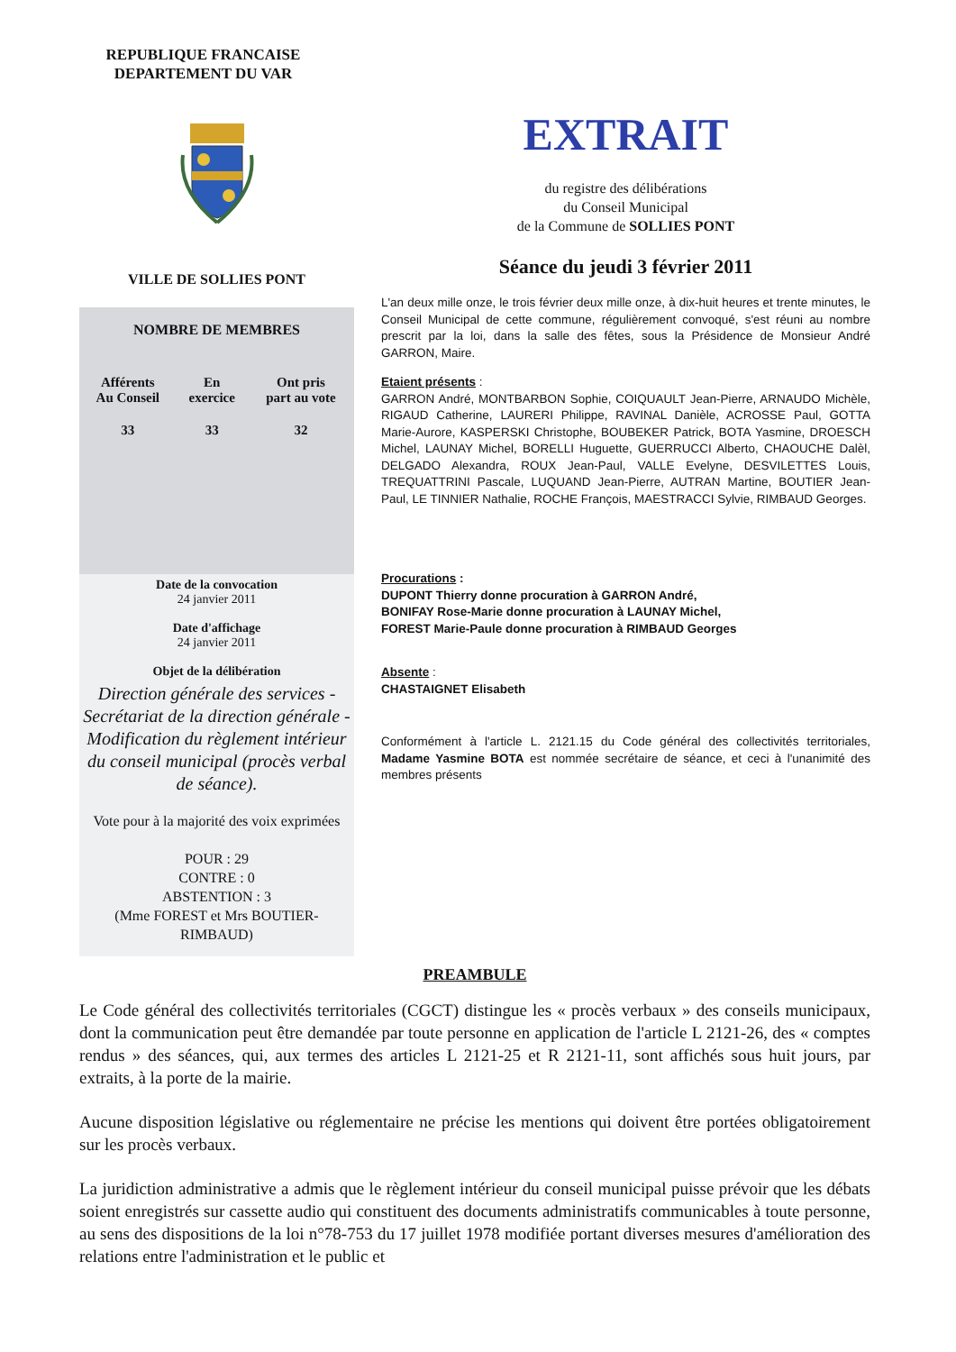REPUBLIQUE FRANCAISE
DEPARTEMENT DU VAR
VILLE DE SOLLIES PONT
NOMBRE DE MEMBRES
| Afférents Au Conseil | En exercice | Ont pris part au vote |
| --- | --- | --- |
| 33 | 33 | 32 |
Date de la convocation
24 janvier 2011
Date d'affichage
24 janvier 2011
Objet de la délibération
Direction générale des services - Secrétariat de la direction générale - Modification du règlement intérieur du conseil municipal (procès verbal de séance).
Vote pour à la majorité des voix exprimées
POUR : 29
CONTRE : 0
ABSTENTION : 3
(Mme FOREST et Mrs BOUTIER-RIMBAUD)
EXTRAIT
du registre des délibérations
du Conseil Municipal
de la Commune de SOLLIES PONT
Séance du jeudi 3 février 2011
L'an deux mille onze, le trois février deux mille onze, à dix-huit heures et trente minutes, le Conseil Municipal de cette commune, régulièrement convoqué, s'est réuni au nombre prescrit par la loi, dans la salle des fêtes, sous la Présidence de Monsieur André GARRON, Maire.
Etaient présents :
GARRON André, MONTBARBON Sophie, COIQUAULT Jean-Pierre, ARNAUDO Michèle, RIGAUD Catherine, LAURERI Philippe, RAVINAL Danièle, ACROSSE Paul, GOTTA Marie-Aurore, KASPERSKI Christophe, BOUBEKER Patrick, BOTA Yasmine, DROESCH Michel, LAUNAY Michel, BORELLI Huguette, GUERRUCCI Alberto, CHAOUCHE Dalèl, DELGADO Alexandra, ROUX Jean-Paul, VALLE Evelyne, DESVILETTES Louis, TREQUATTRINI Pascale, LUQUAND Jean-Pierre, AUTRAN Martine, BOUTIER Jean-Paul, LE TINNIER Nathalie, ROCHE François, MAESTRACCI Sylvie, RIMBAUD Georges.
Procurations :
DUPONT Thierry donne procuration à GARRON André,
BONIFAY Rose-Marie donne procuration à LAUNAY Michel,
FOREST Marie-Paule donne procuration à RIMBAUD Georges
Absente :
CHASTAIGNET Elisabeth
Conformément à l'article L. 2121.15 du Code général des collectivités territoriales, Madame Yasmine BOTA est nommée secrétaire de séance, et ceci à l'unanimité des membres présents
PREAMBULE
Le Code général des collectivités territoriales (CGCT) distingue les « procès verbaux » des conseils municipaux, dont la communication peut être demandée par toute personne en application de l'article L 2121-26, des « comptes rendus » des séances, qui, aux termes des articles L 2121-25 et R 2121-11, sont affichés sous huit jours, par extraits, à la porte de la mairie.
Aucune disposition législative ou réglementaire ne précise les mentions qui doivent être portées obligatoirement sur les procès verbaux.
La juridiction administrative a admis que le règlement intérieur du conseil municipal puisse prévoir que les débats soient enregistrés sur cassette audio qui constituent des documents administratifs communicables à toute personne, au sens des dispositions de la loi n°78-753 du 17 juillet 1978 modifiée portant diverses mesures d'amélioration des relations entre l'administration et le public et